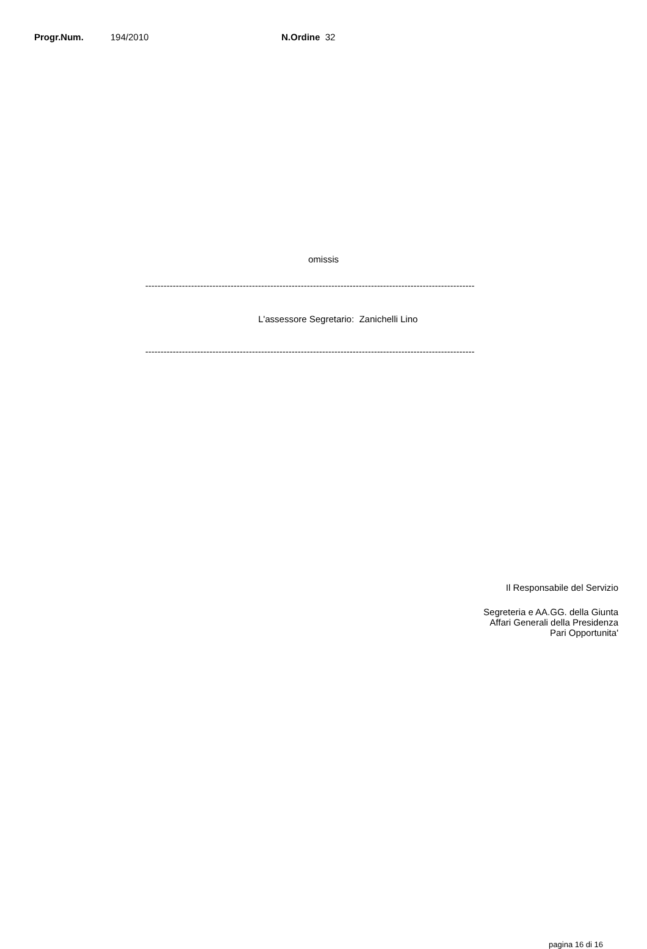Progr.Num. 194/2010 N.Ordine 32
omissis
------------------------------------------------------------------------------------------------------------
L'assessore Segretario: Zanichelli Lino
------------------------------------------------------------------------------------------------------------
Il Responsabile del Servizio
Segreteria e AA.GG. della Giunta
Affari Generali della Presidenza
Pari Opportunita'
pagina 16 di 16